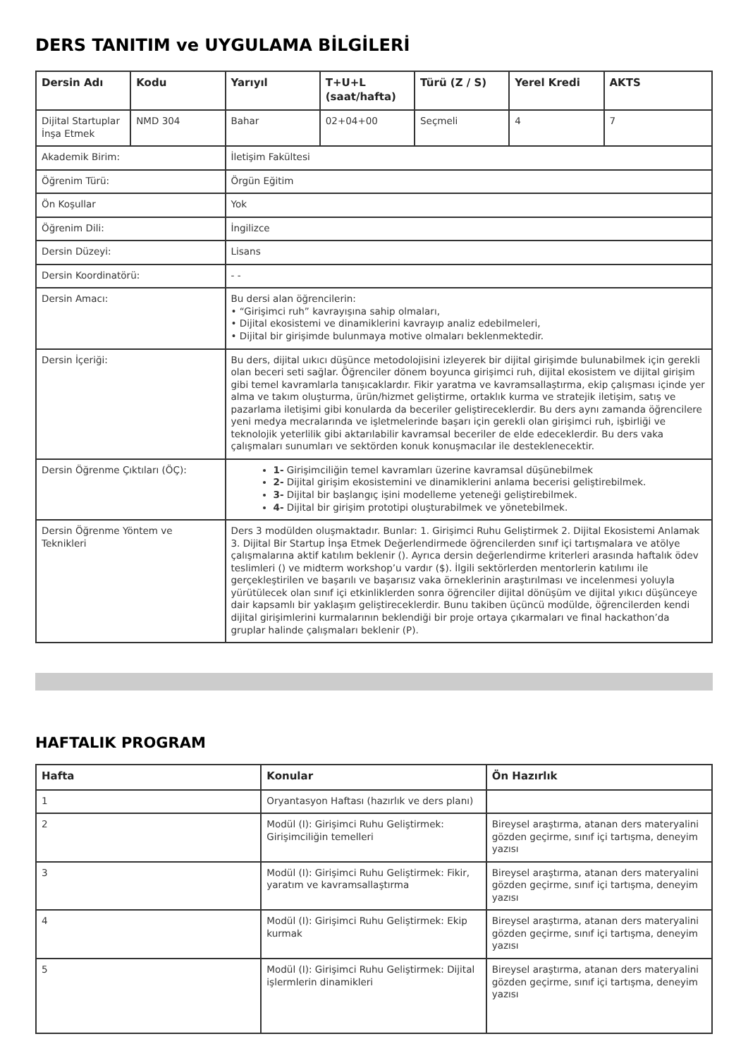DERS TANITIM ve UYGULAMA BİLGİLERİ
| Dersin Adı | Kodu | Yarıyıl | T+U+L (saat/hafta) | Türü (Z / S) | Yerel Kredi | AKTS |
| --- | --- | --- | --- | --- | --- | --- |
| Dijital Startuplar İnşa Etmek | NMD 304 | Bahar | 02+04+00 | Seçmeli | 4 | 7 |
| Akademik Birim: | | İletişim Fakültesi | | | | |
| Öğrenim Türü: | | Örgün Eğitim | | | | |
| Ön Koşullar | | Yok | | | | |
| Öğrenim Dili: | | İngilizce | | | | |
| Dersin Düzeyi: | | Lisans | | | | |
| Dersin Koordinatörü: | | - - | | | | |
| Dersin Amacı: | | Bu dersi alan öğrencilerin: • “Girişimci ruh” kavrayışına sahip olmaları, • Dijital ekosistemi ve dinamiklerini kavrayıp analiz edebilmeleri, • Dijital bir girişimde bulunmaya motive olmaları beklenmektedir. | | | | |
| Dersin İçeriği: | | Bu ders, dijital uıkıcı düşünce metodolojisini izleyerek bir dijital girişimde bulunabilmek için gerekli olan beceri seti sağlar. Öğrenciler dönem boyunca girişimci ruh, dijital ekosistem ve dijital girişim gibi temel kavramlarla tanışıcaklardır. Fikir yaratma ve kavramsallaştırma, ekip çalışması içinde yer alma ve takım oluşturma, ürün/hizmet geliştirme, ortaklık kurma ve stratejik iletişim, satış ve pazarlama iletişimi gibi konularda da beceriler geliştireceklerdir. Bu ders aynı zamanda öğrencilere yeni medya mecralarında ve işletmelerinde başarı için gerekli olan girişimci ruh, işbirliği ve teknolojik yeterlilik gibi aktarılabilir kavramsal beceriler de elde edeceklerdir. Bu ders vaka çalışmaları sunumları ve sektörden konuk konuşmacılar ile desteklenecektir. | | | | |
| Dersin Öğrenme Çıktıları (ÖÇ): | | 1- Girişimciliğin temel kavramları üzerine kavramsal düşünebilmek 2- Dijital girişim ekosistemini ve dinamiklerini anlama becerisi geliştirebilmek. 3- Dijital bir başlangıç işini modelleme yeteneği geliştirebilmek. 4- Dijital bir girişim prototipi oluşturabilmek ve yönetebilmek. | | | | |
| Dersin Öğrenme Yöntem ve Teknikleri | | Ders 3 modülden oluşmaktadır. Bunlar: 1. Girişimci Ruhu Geliştirmek 2. Dijital Ekosistemi Anlamak 3. Dijital Bir Startup İnşa Etmek Değerlendirmede öğrencilerden sınıf içi tartışmalara ve atölye çalışmalarına aktif katılım beklenir (). Ayrıca dersin değerlendirme kriterleri arasında haftalık ödev teslimleri () ve midterm workshop’u vardır ($). İlgili sektörlerden mentorlerin katılımı ile gerçekleştirilen ve başarılı ve başarısız vaka örneklerinin araştırılması ve incelenmesi yoluyla yürütülecek olan sınıf içi etkinliklerden sonra öğrenciler dijital dönüşüm ve dijital yıkıcı düşünceye dair kapsamlı bir yaklaşım geliştireceklerdir. Bunu takiben üçüncü modülde, öğrencilerden kendi dijital girişimlerini kurmalarının beklendiği bir proje ortaya çıkarmaları ve final hackathon’da gruplar halinde çalışmaları beklenir (P). | | | | |
HAFTALIK PROGRAM
| Hafta | Konular | Ön Hazırlık |
| --- | --- | --- |
| 1 | Oryantasyon Haftası (hazırlık ve ders planı) | |
| 2 | Modül (I): Girişimci Ruhu Geliştirmek: Girişimciliğin temelleri | Bireysel araştırma, atanan ders materyalini gözden geçirme, sınıf içi tartışma, deneyim yazısı |
| 3 | Modül (I): Girişimci Ruhu Geliştirmek: Fikir, yaratım ve kavramsallaştırma | Bireysel araştırma, atanan ders materyalini gözden geçirme, sınıf içi tartışma, deneyim yazısı |
| 4 | Modül (I): Girişimci Ruhu Geliştirmek: Ekip kurmak | Bireysel araştırma, atanan ders materyalini gözden geçirme, sınıf içi tartışma, deneyim yazısı |
| 5 | Modül (I): Girişimci Ruhu Geliştirmek: Dijital işlermlerin dinamikleri | Bireysel araştırma, atanan ders materyalini gözden geçirme, sınıf içi tartışma, deneyim yazısı |